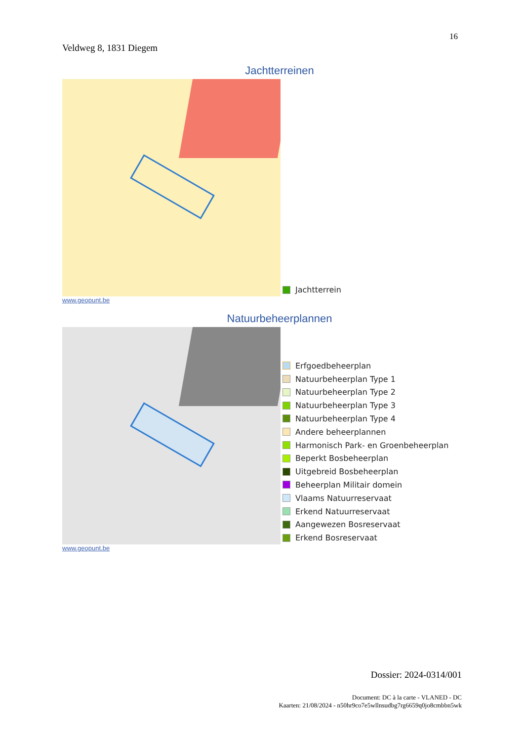16
Veldweg 8, 1831 Diegem
Jachtterreinen
Jachtterrein
www.geopunt.be
Natuurbeheerplannen
Erfgoedbeheerplan
Natuurbeheerplan Type 1
Natuurbeheerplan Type 2
Natuurbeheerplan Type 3
Natuurbeheerplan Type 4
Andere beheerplannen
Harmonisch Park- en Groenbeheerplan
Beperkt Bosbeheerplan
Uitgebreid Bosbeheerplan
Beheerplan Militair domein
Vlaams Natuurreservaat
Erkend Natuurreservaat
Aangewezen Bosreservaat
Erkend Bosreservaat
www.geopunt.be
Dossier: 2024-0314/001
Document: DC à la carte - VLANED - DC
Kaarten: 21/08/2024 - n50hr9co7e5wllnsudbg7rg6659q0jo8cmbbn5wk